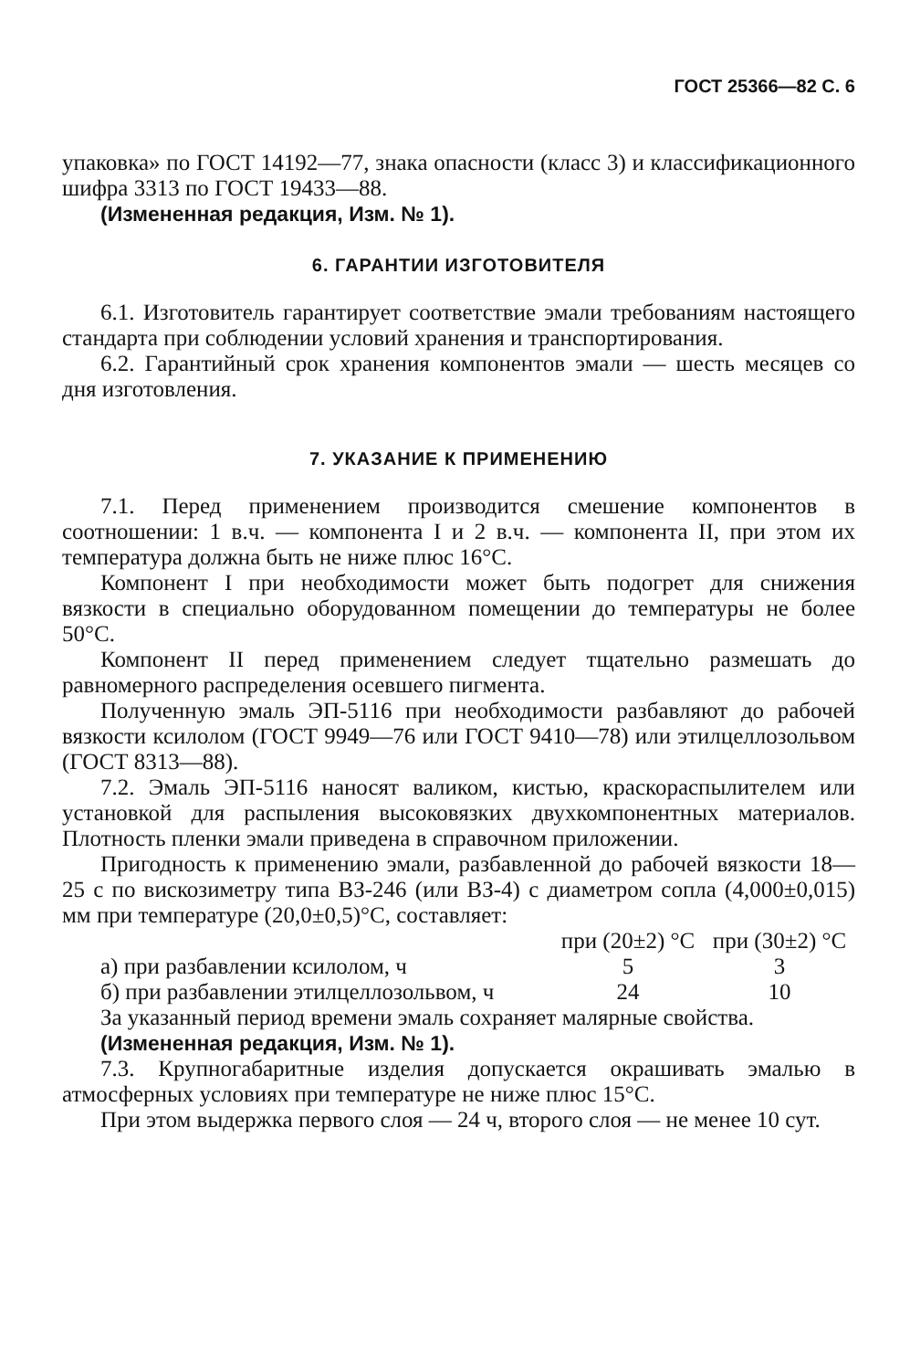ГОСТ 25366—82 С. 6
упаковка» по ГОСТ 14192—77, знака опасности (класс 3) и классификационного шифра 3313 по ГОСТ 19433—88.
(Измененная редакция, Изм. № 1).
6. ГАРАНТИИ ИЗГОТОВИТЕЛЯ
6.1. Изготовитель гарантирует соответствие эмали требованиям настоящего стандарта при соблюдении условий хранения и транспортирования.
6.2. Гарантийный срок хранения компонентов эмали — шесть месяцев со дня изготовления.
7. УКАЗАНИЕ К ПРИМЕНЕНИЮ
7.1. Перед применением производится смешение компонентов в соотношении: 1 в.ч. — компонента I и 2 в.ч. — компонента II, при этом их температура должна быть не ниже плюс 16°С.
Компонент I при необходимости может быть подогрет для снижения вязкости в специально оборудованном помещении до температуры не более 50°С.
Компонент II перед применением следует тщательно размешать до равномерного распределения осевшего пигмента.
Полученную эмаль ЭП-5116 при необходимости разбавляют до рабочей вязкости ксилолом (ГОСТ 9949—76 или ГОСТ 9410—78) или этилцеллозольвом (ГОСТ 8313—88).
7.2. Эмаль ЭП-5116 наносят валиком, кистью, краскораспылителем или установкой для распыления высоковязких двухкомпонентных материалов. Плотность пленки эмали приведена в справочном приложении.
Пригодность к применению эмали, разбавленной до рабочей вязкости 18—25 с по вискозиметру типа ВЗ-246 (или ВЗ-4) с диаметром сопла (4,000±0,015) мм при температуре (20,0±0,5)°С, составляет:
| | при (20±2) °С | при (30±2) °С |
| --- | --- | --- |
| а) при разбавлении ксилолом, ч | 5 | 3 |
| б) при разбавлении этилцеллозольвом, ч | 24 | 10 |
За указанный период времени эмаль сохраняет малярные свойства.
(Измененная редакция, Изм. № 1).
7.3. Крупногабаритные изделия допускается окрашивать эмалью в атмосферных условиях при температуре не ниже плюс 15°С.
При этом выдержка первого слоя — 24 ч, второго слоя — не менее 10 сут.